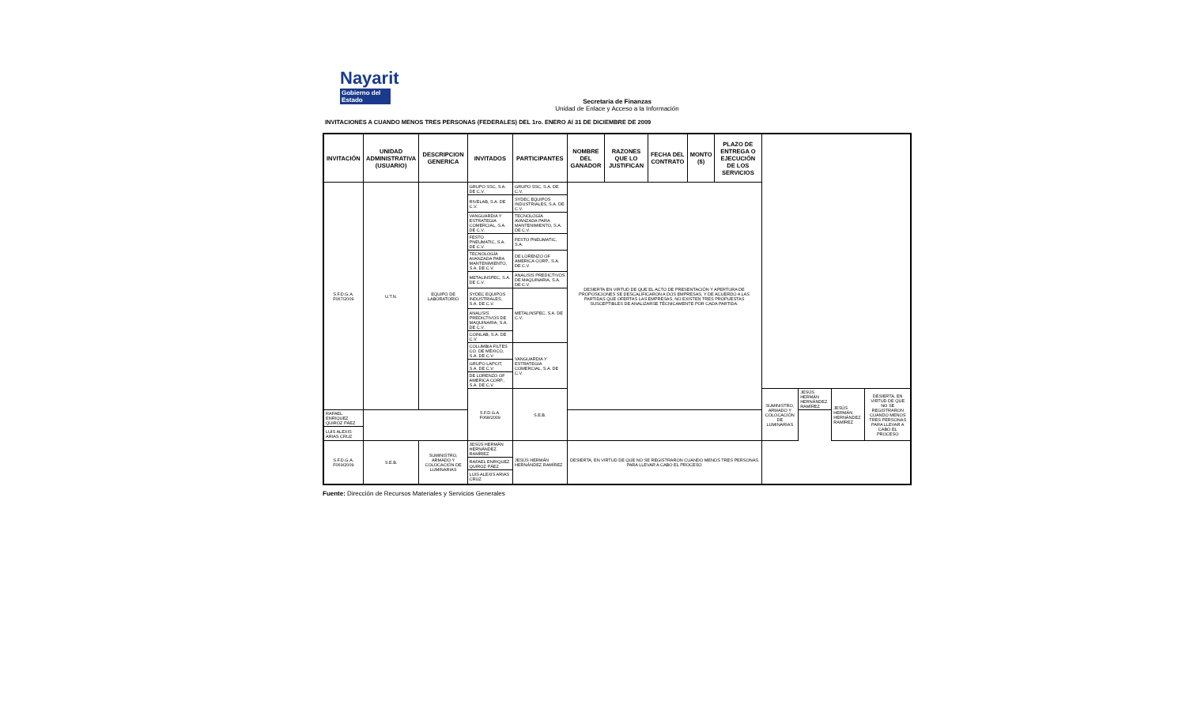Nayarit
Gobierno del Estado
Secretaria de Finanzas
Unidad de Enlace y Acceso a la Información
INVITACIONES A CUANDO MENOS TRES PERSONAS (FEDERALES) DEL 1ro. ENERO Al 31 DE DICIEMBRE DE 2009
| INVITACIÓN | UNIDAD ADMINISTRATIVA (USUARIO) | DESCRIPCION GENERICA | INVITADOS | PARTICIPANTES | NOMBRE DEL GANADOR | RAZONES QUE LO JUSTIFICAN | FECHA DEL CONTRATO | MONTO ($) | PLAZO DE ENTREGA O EJECUCIÓN DE LOS SERVICIOS | | | | |
| --- | --- | --- | --- | --- | --- | --- | --- | --- | --- | --- | --- | --- | --- |
| S.F.D.G.A. F067/2009 | U.T.N. | EQUIPO DE LABORATORIO | GRUPO SSC, S.A. DE C.V. | GRUPO SSC, S.A. DE C.V. | DESIERTA EN VIRTUD DE QUE EL ACTO DE PRESENTACIÓN Y APERTURA DE PROPOSICIONES SE DESCALIFICARON A DOS EMPRESAS, Y DE ACUERDO A LAS PARTIDAS QUE OFERTAS LAS EMPRESAS, NO EXISTEN TRES PROPUESTAS SUSCEPTIBLES DE ANALIZARSE TÉCNICAMENTE POR CADA PARTIDA. | | | | | | | | |
| | | | RIVELAB, S.A. DE C.V. | SYDEC EQUIPOS INDUSTRIALES, S.A. DE C.V. | | | | | | | | | |
| | | | VANGUARDIA Y ESTRATEGIA COMERCIAL, S.A. DE C.V. | TECNOLOGÍA AVANZADA PARA MANTENIMIENTO, S.A. DE C.V. | | | | | | | | | |
| | | | FESTO PNEUMATIC, S.A. DE C.V. | FESTO PNEUMATIC, S.A. | | | | | | | | | |
| | | | TECNOLOGÍA AVANZADA PARA MANTENIMIENTO, S.A. DE C.V. | DE LORENZO OF AMERICA CORP., S.A. DE C.V. | | | | | | | | | |
| | | | METALINSPEC, S.A. DE C.V. | ANALISIS PREDICTIVOS DE MAQUINARIA, S.A. DE C.V. | | | | | | | | | |
| | | | SYDEC EQUIPOS INDUSTRIALES, S.A. DE C.V. | METALINSPEC, S.A. DE C.V. | | | | | | | | | |
| | | | ANALISIS PREDICTIVOS DE MAQUINARIA, S.A. DE C.V. | | | | | | | | | | |
| | | | COINLAB, S.A. DE C.V. | | | | | | | | | | |
| | | | COLUMBIA FILTES CO. DE MÉXICO, S.A. DE C.V. | VANGUARDIA Y ESTRATEGIA COMERCIAL, S.A. DE C.V. | | | | | | | | | |
| | | | GRUPO LAPCIT, S.A. DE C.V. | | | | | | | | | | |
| | | | DE LORENZO OF AMERICA CORP., S.A. DE C.V. | | | | | | | | | | |
| | | | S.F.D.G.A. F068/2009 | S.E.B. | | | | | | SUMINISTRO, ARMADO Y COLOCACIÓN DE LUMINARIAS | JESÚS HERMÁN HERNÁNDEZ RAMÍREZ | JESÚS HERMÁN HERNÁNDEZ RAMÍREZ | DESIERTA, EN VIRTUD DE QUE NO SE REGISTRARON CUANDO MENOS TRES PERSONAS PARA LLEVAR A CABO EL PROCESO |
| RAFAEL ENRIQUEZ QUIROZ PÁEZ | | | | | | | | | | | | | |
| LUIS ALEXIS ARIAS CRUZ | | | | | | | | | | | | | |
| S.F.D.G.A. F069/2009 | S.E.B. | SUMINISTRO, ARMADO Y COLOCACIÓN DE LUMINARIAS | JESÚS HERMÁN HERNÁNDEZ RAMÍREZ | JESÚS HERMÁN HERNÁNDEZ RAMÍREZ | DESIERTA, EN VIRTUD DE QUE NO SE REGISTRARON CUANDO MENOS TRES PERSONAS PARA LLEVAR A CABO EL PROCESO | | | | | | | | |
| | | | RAFAEL ENRIQUEZ QUIROZ PÁEZ | | | | | | | | | | |
| | | | LUIS ALEXIS ARIAS CRUZ | | | | | | | | | | |
Fuente: Dirección de Recursos Materiales y Servicios Generales